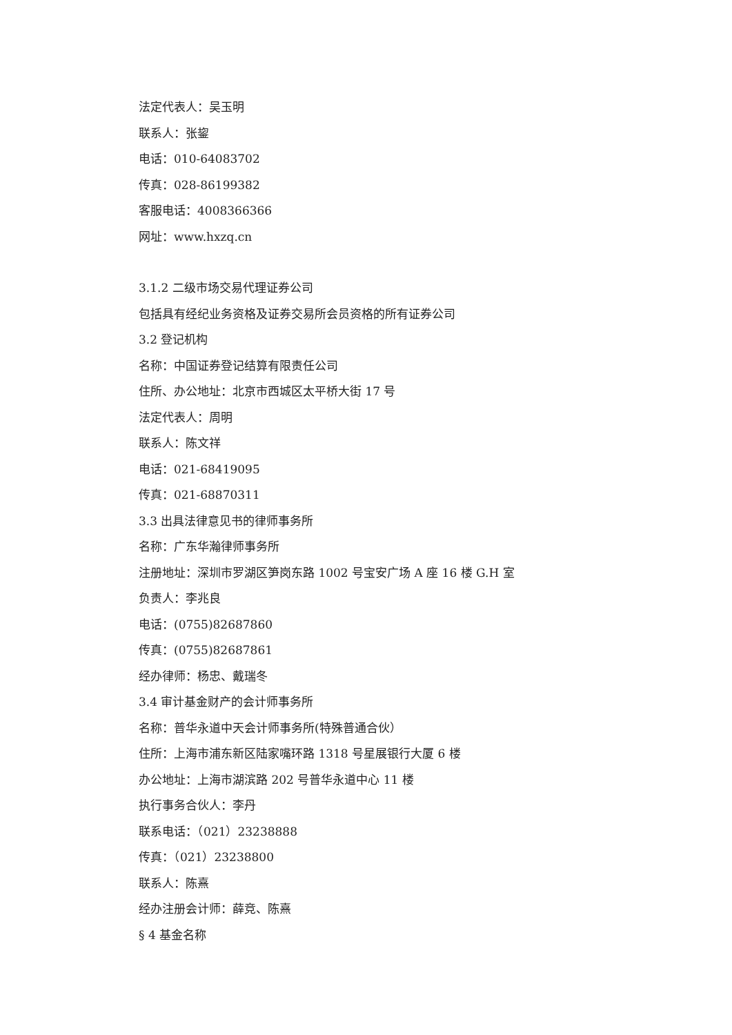法定代表人：吴玉明
联系人：张鋆
电话：010-64083702
传真：028-86199382
客服电话：4008366366
网址：www.hxzq.cn
3.1.2 二级市场交易代理证券公司
包括具有经纪业务资格及证券交易所会员资格的所有证券公司
3.2 登记机构
名称：中国证券登记结算有限责任公司
住所、办公地址：北京市西城区太平桥大街 17 号
法定代表人：周明
联系人：陈文祥
电话：021-68419095
传真：021-68870311
3.3 出具法律意见书的律师事务所
名称：广东华瀚律师事务所
注册地址：深圳市罗湖区笋岗东路 1002 号宝安广场 A 座 16 楼 G.H 室
负责人：李兆良
电话：(0755)82687860
传真：(0755)82687861
经办律师：杨忠、戴瑞冬
3.4 审计基金财产的会计师事务所
名称：普华永道中天会计师事务所(特殊普通合伙）
住所：上海市浦东新区陆家嘴环路 1318 号星展银行大厦 6 楼
办公地址：上海市湖滨路 202 号普华永道中心 11 楼
执行事务合伙人：李丹
联系电话：（021）23238888
传真：（021）23238800
联系人：陈熹
经办注册会计师：薛竞、陈熹
§ 4 基金名称